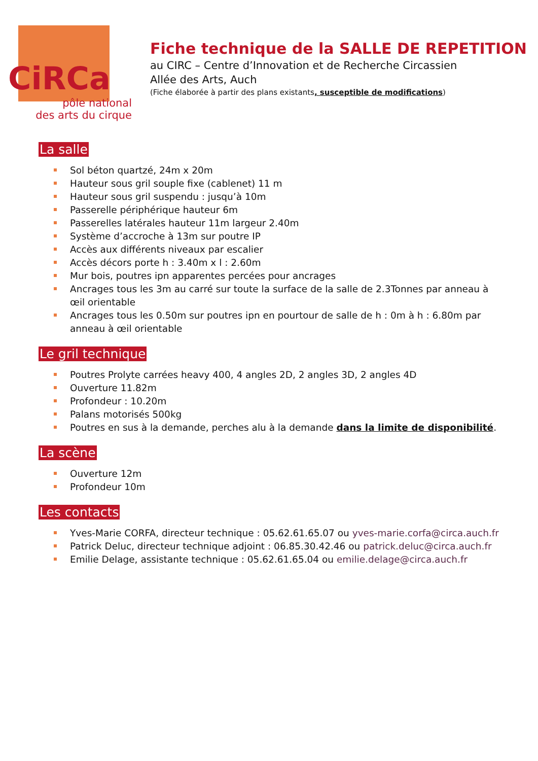CiRCa
pôle national
des arts du cirque
Fiche technique de la SALLE DE REPETITION
au CIRC – Centre d’Innovation et de Recherche Circassien
Allée des Arts, Auch
(Fiche élaborée à partir des plans existants, susceptible de modifications)
La salle
Sol béton quartzé, 24m x 20m
Hauteur sous gril souple fixe (cablenet) 11 m
Hauteur sous gril suspendu : jusqu’à 10m
Passerelle périphérique hauteur 6m
Passerelles latérales hauteur 11m largeur 2.40m
Système d’accroche à 13m sur poutre IP
Accès aux différents niveaux par escalier
Accès décors porte h : 3.40m x l : 2.60m
Mur bois, poutres ipn apparentes percées pour ancrages
Ancrages tous les 3m au carré sur toute la surface de la salle de 2.3Tonnes par anneau à œil orientable
Ancrages tous les 0.50m sur poutres ipn en pourtour de salle de h : 0m à h : 6.80m par anneau à œil orientable
Le gril technique
Poutres Prolyte carrées heavy 400, 4 angles 2D, 2 angles 3D, 2 angles 4D
Ouverture 11.82m
Profondeur : 10.20m
Palans motorisés 500kg
Poutres en sus à la demande, perches alu à la demande dans la limite de disponibilité.
La scène
Ouverture 12m
Profondeur 10m
Les contacts
Yves-Marie CORFA, directeur technique : 05.62.61.65.07 ou yves-marie.corfa@circa.auch.fr
Patrick Deluc, directeur technique adjoint : 06.85.30.42.46 ou patrick.deluc@circa.auch.fr
Emilie Delage, assistante technique : 05.62.61.65.04 ou emilie.delage@circa.auch.fr